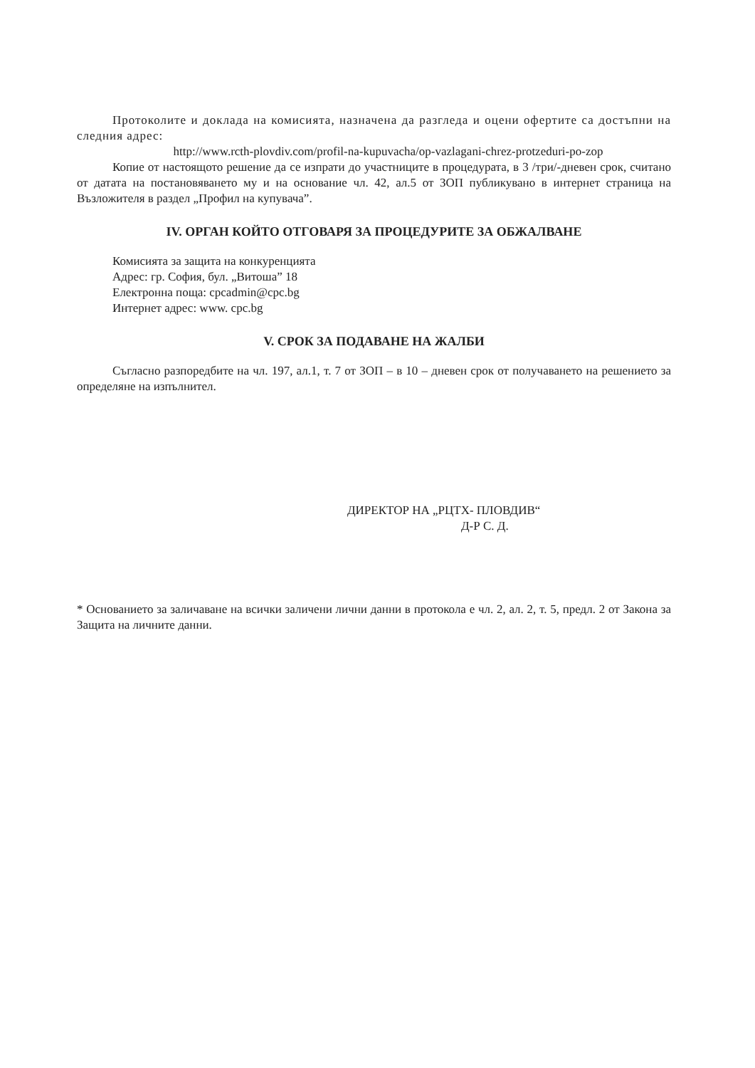Протоколите и доклада на комисията, назначена да разгледа и оцени офертите са достъпни на следния адрес:
http://www.rcth-plovdiv.com/profil-na-kupuvacha/op-vazlagani-chrez-protzeduri-po-zop
Копие от настоящото решение да се изпрати до участниците в процедурата, в 3 /три/-дневен срок, считано от датата на постановяването му и на основание чл. 42, ал.5 от ЗОП публикувано в интернет страница на Възложителя в раздел „Профил на купувача”.
IV. ОРГАН КОЙТО ОТГОВАРЯ ЗА ПРОЦЕДУРИТЕ ЗА ОБЖАЛВАНЕ
Комисията за защита на конкуренцията
Адрес: гр. София, бул. „Витоша” 18
Електронна поща: cpcadmin@cpc.bg
Интернет адрес: www. cpc.bg
V. СРОК ЗА ПОДАВАНЕ НА ЖАЛБИ
Съгласно разпоредбите на чл. 197, ал.1, т. 7 от ЗОП – в 10 – дневен срок от получаването на решението за определяне на изпълнител.
ДИРЕКТОР НА „РЦТХ- ПЛОВДИВ“
Д-Р С. Д.
* Основанието за заличаване на всички заличени лични данни в протокола е чл. 2, ал. 2, т. 5, предл. 2 от Закона за Защита на личните данни.